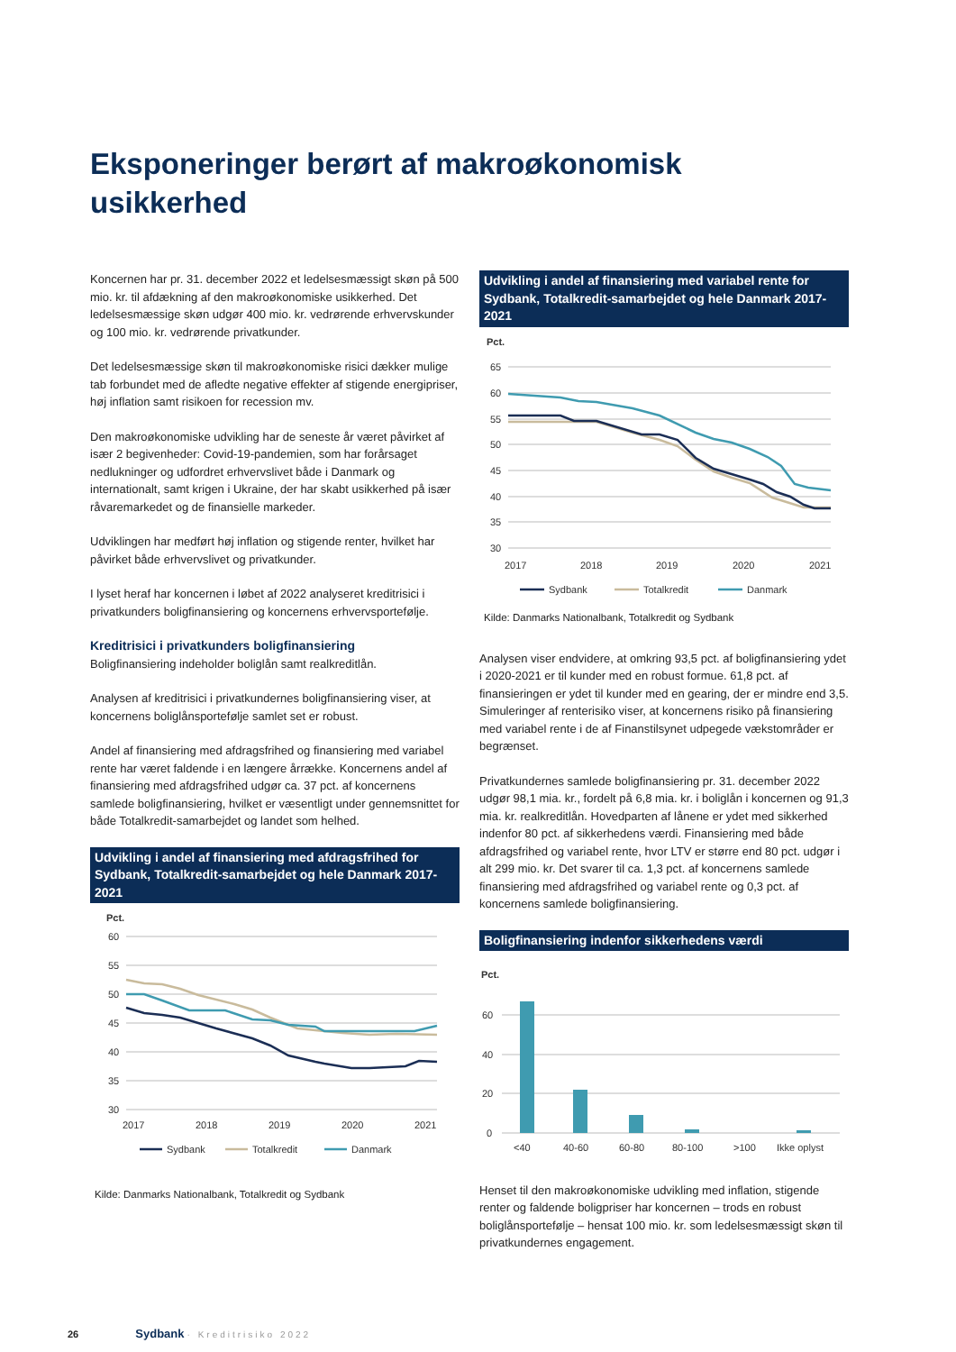Eksponeringer berørt af makroøkonomisk usikkerhed
Koncernen har pr. 31. december 2022 et ledelsesmæssigt skøn på 500 mio. kr. til afdækning af den makroøkonomiske usikkerhed. Det ledelsesmæssige skøn udgør 400 mio. kr. vedrørende erhvervskunder og 100 mio. kr. vedrørende privatkunder.
Det ledelsesmæssige skøn til makroøkonomiske risici dækker mulige tab forbundet med de afledte negative effekter af stigende energipriser, høj inflation samt risikoen for recession mv.
Den makroøkonomiske udvikling har de seneste år været påvirket af især 2 begivenheder: Covid-19-pandemien, som har forårsaget nedlukninger og udfordret erhvervslivet både i Danmark og internationalt, samt krigen i Ukraine, der har skabt usikkerhed på især råvaremarkedet og de finansielle markeder.
Udviklingen har medført høj inflation og stigende renter, hvilket har påvirket både erhvervslivet og privatkunder.
I lyset heraf har koncernen i løbet af 2022 analyseret kreditrisici i privatkunders boligfinansiering og koncernens erhvervsportefølje.
Kreditrisici i privatkunders boligfinansiering
Boligfinansiering indeholder boliglån samt realkreditlån.
Analysen af kreditrisici i privatkundernes boligfinansiering viser, at koncernens boliglånsportefølje samlet set er robust.
Andel af finansiering med afdragsfrihed og finansiering med variabel rente har været faldende i en længere årrække. Koncernens andel af finansiering med afdragsfrihed udgør ca. 37 pct. af koncernens samlede boligfinansiering, hvilket er væsentligt under gennemsnittet for både Totalkredit-samarbejdet og landet som helhed.
Udvikling i andel af finansiering med afdragsfrihed for Sydbank, Totalkredit-samarbejdet og hele Danmark 2017-2021
Pct.
60
55
50
45
40
35
30
2017
2018
2019
2020
2021
Sydbank
Totalkredit
Danmark
Kilde: Danmarks Nationalbank, Totalkredit og Sydbank
Udvikling i andel af finansiering med variabel rente for Sydbank, Totalkredit-samarbejdet og hele Danmark 2017-2021
Pct.
65
60
55
50
45
40
35
30
2017
2018
2019
2020
2021
Sydbank
Totalkredit
Danmark
Kilde: Danmarks Nationalbank, Totalkredit og Sydbank
Analysen viser endvidere, at omkring 93,5 pct. af boligfinansiering ydet i 2020-2021 er til kunder med en robust formue. 61,8 pct. af finansieringen er ydet til kunder med en gearing, der er mindre end 3,5. Simuleringer af renterisiko viser, at koncernens risiko på finansiering med variabel rente i de af Finanstilsynet udpegede vækstområder er begrænset.
Privatkundernes samlede boligfinansiering pr. 31. december 2022 udgør 98,1 mia. kr., fordelt på 6,8 mia. kr. i boliglån i koncernen og 91,3 mia. kr. realkreditlån. Hovedparten af lånene er ydet med sikkerhed indenfor 80 pct. af sikkerhedens værdi. Finansiering med både afdragsfrihed og variabel rente, hvor LTV er større end 80 pct. udgør i alt 299 mio. kr. Det svarer til ca. 1,3 pct. af koncernens samlede finansiering med afdragsfrihed og variabel rente og 0,3 pct. af koncernens samlede boligfinansiering.
Boligfinansiering indenfor sikkerhedens værdi
Pct.
60
40
20
0
<40
40-60
60-80
80-100
>100
Ikke oplyst
Henset til den makroøkonomiske udvikling med inflation, stigende renter og faldende boligpriser har koncernen – trods en robust boliglånsportefølje – hensat 100 mio. kr. som ledelsesmæssigt skøn til privatkundernes engagement.
26 Sydbank · Kreditrisiko 2022